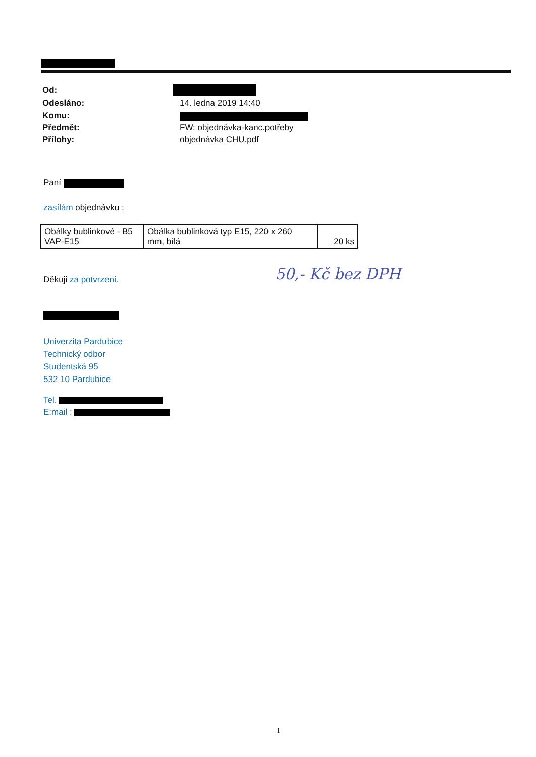| Od: | |
| Odesláno: | 14. ledna 2019 14:40 |
| Komu: | |
| Předmět: | FW: objednávka-kanc.potřeby |
| Přílohy: | objednávka CHU.pdf |
Paní
zasílám objednávku :
| Obálky bublinkové - B5 VAP-E15 | Obálka bublinková typ E15, 220 x 260 mm, bílá | 20 ks |
Děkuji za potvrzení.
Univerzita Pardubice
Technický odbor
Studentská 95
532 10 Pardubice
Tel.
E:mail :
50,- Kč bez DPH
1